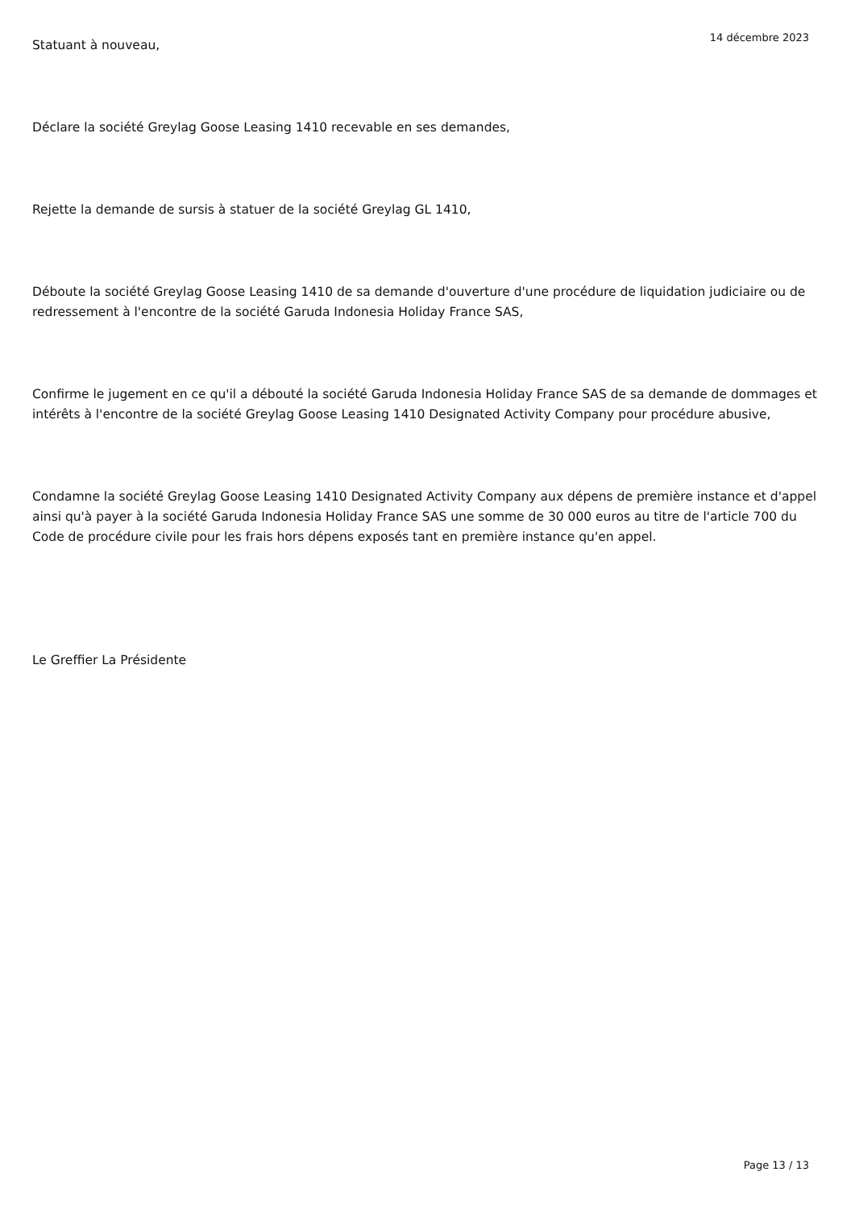14 décembre 2023
Statuant à nouveau,
Déclare la société Greylag Goose Leasing 1410 recevable en ses demandes,
Rejette la demande de sursis à statuer de la société Greylag GL 1410,
Déboute la société Greylag Goose Leasing 1410 de sa demande d'ouverture d'une procédure de liquidation judiciaire ou de redressement à l'encontre de la société Garuda Indonesia Holiday France SAS,
Confirme le jugement en ce qu'il a débouté la société Garuda Indonesia Holiday France SAS de sa demande de dommages et intérêts à l'encontre de la société Greylag Goose Leasing 1410 Designated Activity Company pour procédure abusive,
Condamne la société Greylag Goose Leasing 1410 Designated Activity Company aux dépens de première instance et d'appel ainsi qu'à payer à la société Garuda Indonesia Holiday France SAS une somme de 30 000 euros au titre de l'article 700 du Code de procédure civile pour les frais hors dépens exposés tant en première instance qu'en appel.
Le Greffier La Présidente
Page 13 / 13